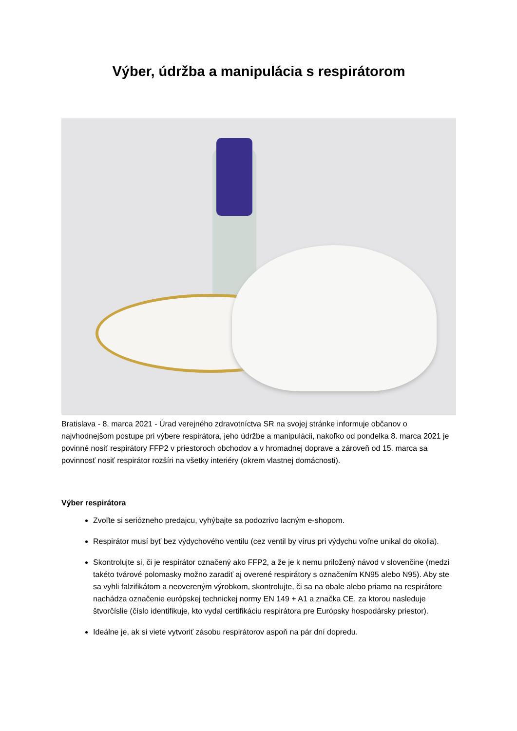Výber, údržba a manipulácia s respirátorom
Bratislava - 8. marca 2021 - Úrad verejného zdravotníctva SR na svojej stránke informuje občanov o najvhodnejšom postupe pri výbere respirátora, jeho údržbe a manipulácii, nakoľko od pondelka 8. marca 2021 je povinné nosiť respirátory FFP2 v priestoroch obchodov a v hromadnej doprave a zároveň od 15. marca sa povinnosť nosiť respirátor rozšíri na všetky interiéry (okrem vlastnej domácnosti).
Výber respirátora
Zvoľte si seriózneho predajcu, vyhýbajte sa podozrivo lacným e-shopom.
Respirátor musí byť bez výdychového ventilu (cez ventil by vírus pri výdychu voľne unikal do okolia).
Skontrolujte si, či je respirátor označený ako FFP2, a že je k nemu priložený návod v slovenčine (medzi takéto tvárové polomasky možno zaradiť aj overené respirátory s označením KN95 alebo N95). Aby ste sa vyhli falzifikátom a neovereným výrobkom, skontrolujte, či sa na obale alebo priamo na respirátore nachádza označenie európskej technickej normy EN 149 + A1 a značka CE, za ktorou nasleduje štvorčíslie (číslo identifikuje, kto vydal certifikáciu respirátora pre Európsky hospodársky priestor).
Ideálne je, ak si viete vytvoriť zásobu respirátorov aspoň na pár dní dopredu.